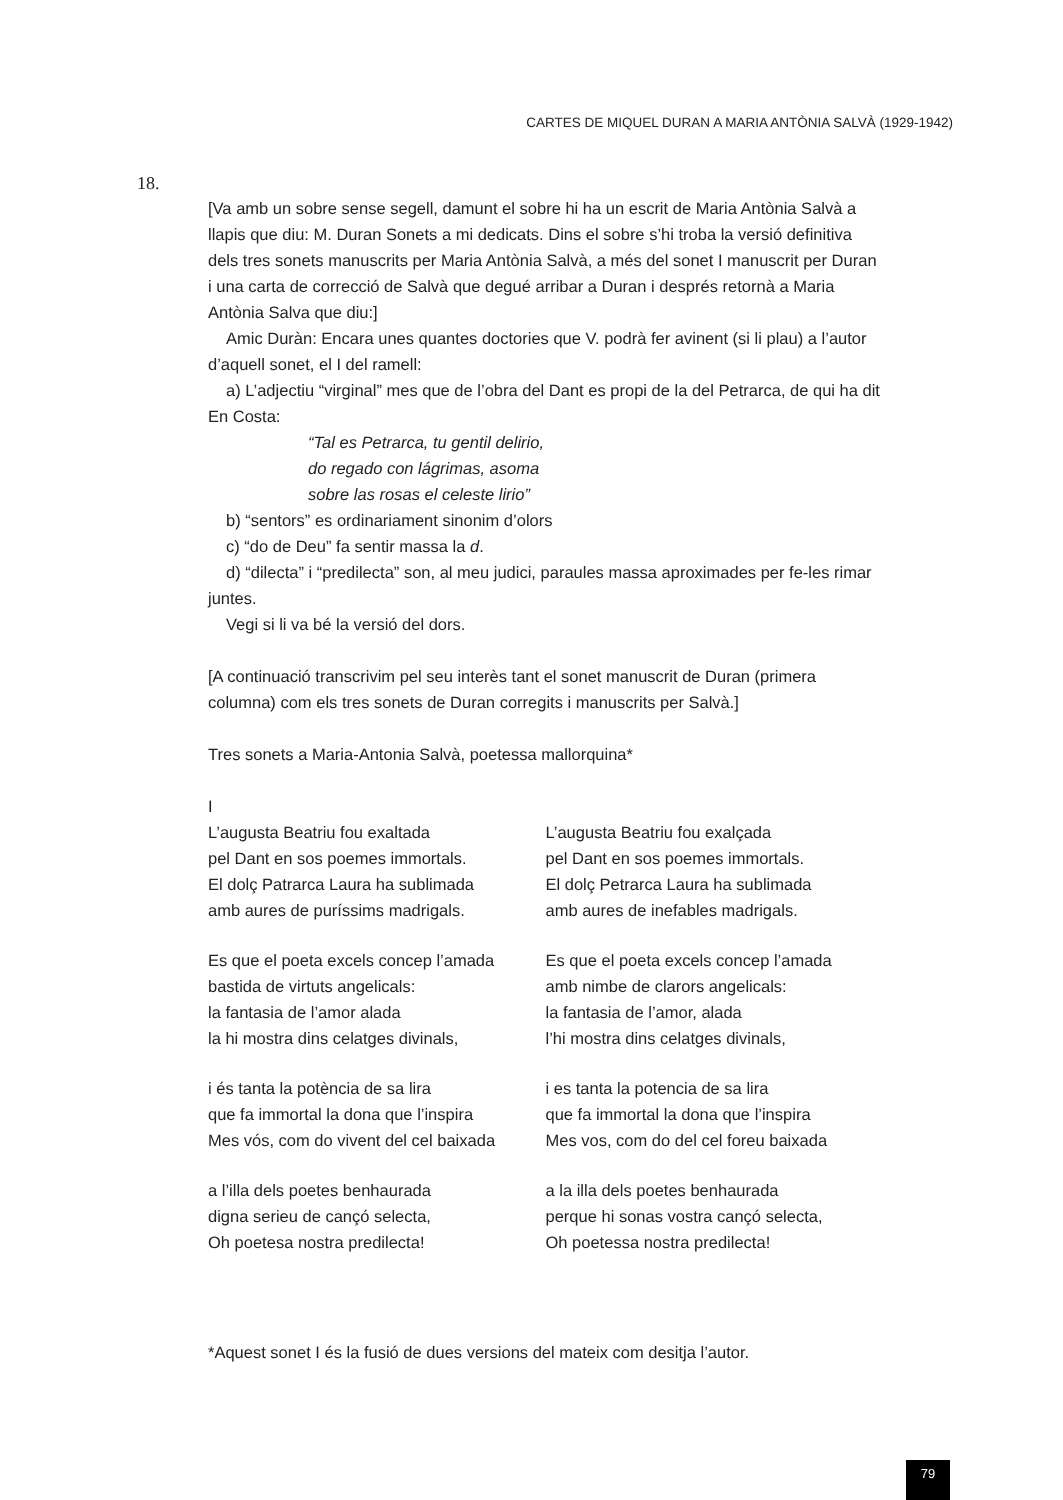CARTES DE MIQUEL DURAN A MARIA ANTÒNIA SALVÀ (1929-1942)
18.
[Va amb un sobre sense segell, damunt el sobre hi ha un escrit de Maria Antònia Salvà a llapis que diu: M. Duran Sonets a mi dedicats. Dins el sobre s’hi troba la versió definitiva dels tres sonets manuscrits per Maria Antònia Salvà, a més del sonet I manuscrit per Duran i una carta de correcció de Salvà que degué arribar a Duran i després retornà a Maria Antònia Salva que diu:]
Amic Duràn: Encara unes quantes doctories que V. podrà fer avinent (si li plau) a l’autor d’aquell sonet, el I del ramell:
a) L’adjectiu “virginal” mes que de l’obra del Dant es propi de la del Petrarca, de qui ha dit En Costa:
“Tal es Petrarca, tu gentil delirio,
do regado con lágrimas, asoma
sobre las rosas el celeste lirio”
b) “sentors” es ordinariament sinonim d’olors
c) “do de Deu” fa sentir massa la d.
d) “dilecta” i “predilecta” son, al meu judici, paraules massa aproximades per fe-les rimar juntes.
Vegi si li va bé la versió del dors.
[A continuació transcrivim pel seu interès tant el sonet manuscrit de Duran (primera columna) com els tres sonets de Duran corregits i manuscrits per Salvà.]
Tres sonets a Maria-Antonia Salvà, poetessa mallorquina*
I
L’augusta Beatriu fou exaltada
pel Dant en sos poemes immortals.
El dolç Patrarca Laura ha sublimada
amb aures de puríssims madrigals.
Es que el poeta excels concep l’amada
bastida de virtuts angelicals:
la fantasia de l’amor alada
la hi mostra dins celatges divinals,
i és tanta la potència de sa lira
que fa immortal la dona que l’inspira
Mes vós, com do vivent del cel baixada
a l’illa dels poetes benhaurada
digna serieu de cançó selecta,
Oh poetesa nostra predilecta!
L’augusta Beatriu fou exalçada
pel Dant en sos poemes immortals.
El dolç Petrarca Laura ha sublimada
amb aures de inefables madrigals.
Es que el poeta excels concep l’amada
amb nimbe de clarors angelicals:
la fantasia de l’amor, alada
l’hi mostra dins celatges divinals,
i es tanta la potencia de sa lira
que fa immortal la dona que l’inspira
Mes vos, com do del cel foreu baixada
a la illa dels poetes benhaurada
perque hi sonas vostra cançó selecta,
Oh poetessa nostra predilecta!
*Aquest sonet I és la fusió de dues versions del mateix com desitja l’autor.
79